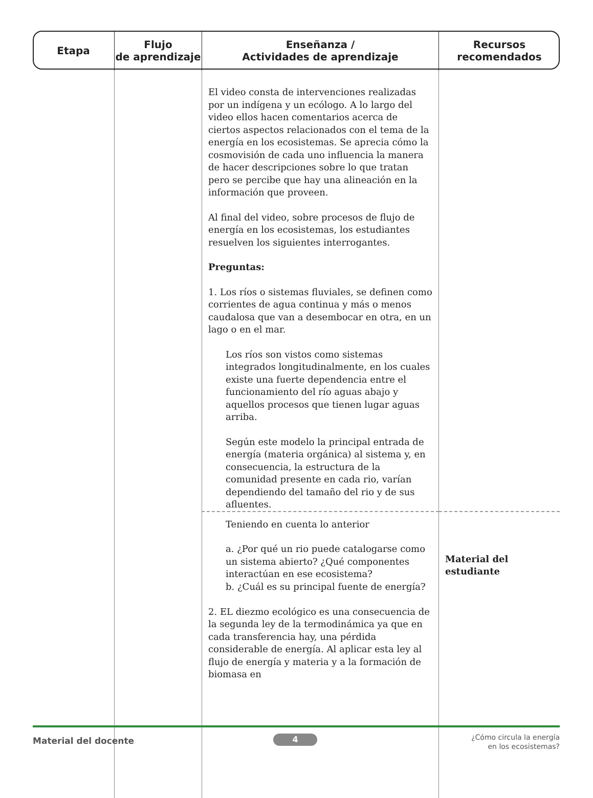| Etapa | Flujo de aprendizaje | Enseñanza / Actividades de aprendizaje | Recursos recomendados |
| --- | --- | --- | --- |
| | | El video consta de intervenciones realizadas por un indígena y un ecólogo. A lo largo del video ellos hacen comentarios acerca de ciertos aspectos relacionados con el tema de la energía en los ecosistemas. Se aprecia cómo la cosmovisión de cada uno influencia la manera de hacer descripciones sobre lo que tratan pero se percibe que hay una alineación en la información que proveen. Al final del video, sobre procesos de flujo de energía en los ecosistemas, los estudiantes resuelven los siguientes interrogantes. Preguntas: 1. Los ríos o sistemas fluviales, se definen como corrientes de agua continua y más o menos caudalosa que van a desembocar en otra, en un lago o en el mar. Los ríos son vistos como sistemas integrados longitudinalmente, en los cuales existe una fuerte dependencia entre el funcionamiento del río aguas abajo y aquellos procesos que tienen lugar aguas arriba. Según este modelo la principal entrada de energía (materia orgánica) al sistema y, en consecuencia, la estructura de la comunidad presente en cada rio, varían dependiendo del tamaño del rio y de sus afluentes. | |
| | | Teniendo en cuenta lo anterior a. ¿Por qué un rio puede catalogarse como un sistema abierto? ¿Qué componentes interactúan en ese ecosistema? b. ¿Cuál es su principal fuente de energía? 2. EL diezmo ecológico es una consecuencia de la segunda ley de la termodinámica ya que en cada transferencia hay, una pérdida considerable de energía. Al aplicar esta ley al flujo de energía y materia y a la formación de biomasa en | Material del estudiante |
Material del docente 4
¿Cómo circula la energía
en los ecosistemas?